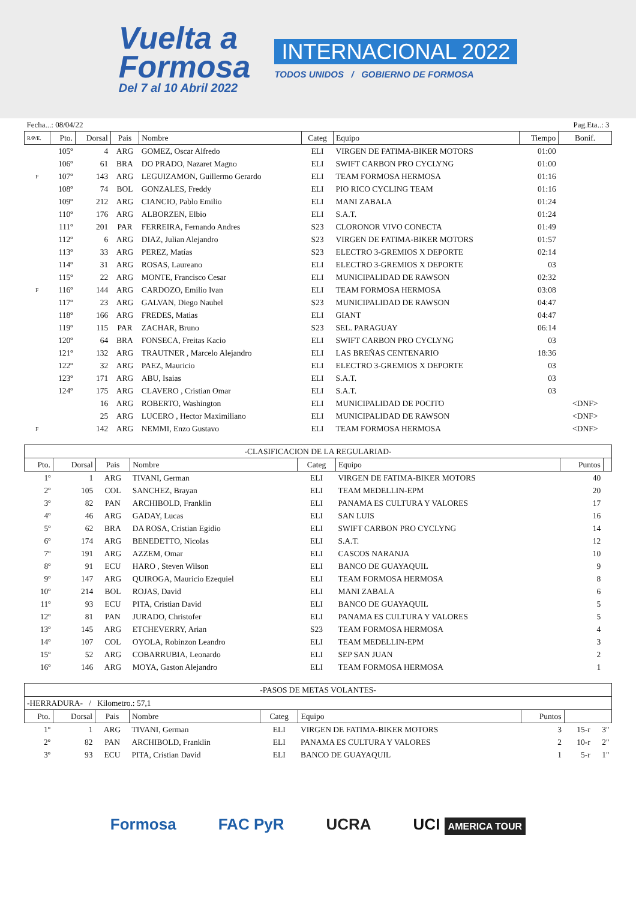Vuelta a
Formosa
Del 7 al 10 Abril 2022
INTERNACIONAL 2022
TODOS UNIDOS / GOBIERNO DE FORMOSA
| Fecha...: 08/04/22 | | | | | | | | Pag.Eta..: 3 |
| R/P/E. | Pto. | Dorsal | Pais | Nombre | Categ | Equipo | Tiempo | Bonif. |
| | 105º | 4 | ARG | GOMEZ, Oscar Alfredo | ELI | VIRGEN DE FATIMA-BIKER MOTORS | 01:00 | |
| | 106º | 61 | BRA | DO PRADO, Nazaret Magno | ELI | SWIFT CARBON PRO CYCLYNG | 01:00 | |
| F | 107º | 143 | ARG | LEGUIZAMON, Guillermo Gerardo | ELI | TEAM FORMOSA HERMOSA | 01:16 | |
| | 108º | 74 | BOL | GONZALES, Freddy | ELI | PIO RICO CYCLING TEAM | 01:16 | |
| | 109º | 212 | ARG | CIANCIO, Pablo Emilio | ELI | MANI ZABALA | 01:24 | |
| | 110º | 176 | ARG | ALBORZEN, Elbio | ELI | S.A.T. | 01:24 | |
| | 111º | 201 | PAR | FERREIRA, Fernando Andres | S23 | CLORONOR VIVO CONECTA | 01:49 | |
| | 112º | 6 | ARG | DIAZ, Julian Alejandro | S23 | VIRGEN DE FATIMA-BIKER MOTORS | 01:57 | |
| | 113º | 33 | ARG | PEREZ, Matías | S23 | ELECTRO 3-GREMIOS X DEPORTE | 02:14 | |
| | 114º | 31 | ARG | ROSAS, Laureano | ELI | ELECTRO 3-GREMIOS X DEPORTE | 03 | |
| | 115º | 22 | ARG | MONTE, Francisco Cesar | ELI | MUNICIPALIDAD DE RAWSON | 02:32 | |
| F | 116º | 144 | ARG | CARDOZO, Emilio Ivan | ELI | TEAM FORMOSA HERMOSA | 03:08 | |
| | 117º | 23 | ARG | GALVAN, Diego Nauhel | S23 | MUNICIPALIDAD DE RAWSON | 04:47 | |
| | 118º | 166 | ARG | FREDES, Matias | ELI | GIANT | 04:47 | |
| | 119º | 115 | PAR | ZACHAR, Bruno | S23 | SEL. PARAGUAY | 06:14 | |
| | 120º | 64 | BRA | FONSECA, Freitas Kacio | ELI | SWIFT CARBON PRO CYCLYNG | 03 | |
| | 121º | 132 | ARG | TRAUTNER , Marcelo Alejandro | ELI | LAS BREÑAS CENTENARIO | 18:36 | |
| | 122º | 32 | ARG | PAEZ, Mauricio | ELI | ELECTRO 3-GREMIOS X DEPORTE | 03 | |
| | 123º | 171 | ARG | ABU, Isaias | ELI | S.A.T. | 03 | |
| | 124º | 175 | ARG | CLAVERO , Cristian Omar | ELI | S.A.T. | 03 | |
| | | 16 | ARG | ROBERTO, Washington | ELI | MUNICIPALIDAD DE POCITO | | <DNF> |
| | | 25 | ARG | LUCERO , Hector Maximiliano | ELI | MUNICIPALIDAD DE RAWSON | | <DNF> |
| F | | 142 | ARG | NEMMI, Enzo Gustavo | ELI | TEAM FORMOSA HERMOSA | | <DNF> |
| -CLASIFICACION DE LA REGULARIAD- | | | | | | | |
| Pto. | Dorsal | Pais | Nombre | Categ | Equipo | Puntos | |
| 1º | 1 | ARG | TIVANI, German | ELI | VIRGEN DE FATIMA-BIKER MOTORS | 40 | |
| 2º | 105 | COL | SANCHEZ, Brayan | ELI | TEAM MEDELLIN-EPM | 20 | |
| 3º | 82 | PAN | ARCHIBOLD, Franklin | ELI | PANAMA ES CULTURA Y VALORES | 17 | |
| 4º | 46 | ARG | GADAY, Lucas | ELI | SAN LUIS | 16 | |
| 5º | 62 | BRA | DA ROSA, Cristian Egidio | ELI | SWIFT CARBON PRO CYCLYNG | 14 | |
| 6º | 174 | ARG | BENEDETTO, Nicolas | ELI | S.A.T. | 12 | |
| 7º | 191 | ARG | AZZEM, Omar | ELI | CASCOS NARANJA | 10 | |
| 8º | 91 | ECU | HARO , Steven Wilson | ELI | BANCO DE GUAYAQUIL | 9 | |
| 9º | 147 | ARG | QUIROGA, Mauricio Ezequiel | ELI | TEAM FORMOSA HERMOSA | 8 | |
| 10º | 214 | BOL | ROJAS, David | ELI | MANI ZABALA | 6 | |
| 11º | 93 | ECU | PITA, Cristian David | ELI | BANCO DE GUAYAQUIL | 5 | |
| 12º | 81 | PAN | JURADO, Christofer | ELI | PANAMA ES CULTURA Y VALORES | 5 | |
| 13º | 145 | ARG | ETCHEVERRY, Arian | S23 | TEAM FORMOSA HERMOSA | 4 | |
| 14º | 107 | COL | OYOLA, Robinzon Leandro | ELI | TEAM MEDELLIN-EPM | 3 | |
| 15º | 52 | ARG | COBARRUBIA, Leonardo | ELI | SEP SAN JUAN | 2 | |
| 16º | 146 | ARG | MOYA, Gaston Alejandro | ELI | TEAM FORMOSA HERMOSA | 1 | |
| -PASOS DE METAS VOLANTES- | | | | | | | | |
| -HERRADURA- / Kilometro.: 57,1 | | | | | | | | |
| Pto. | Dorsal | Pais | Nombre | Categ | Equipo | Puntos | | |
| 1º | 1 | ARG | TIVANI, German | ELI | VIRGEN DE FATIMA-BIKER MOTORS | 3 | 15-r | 3" |
| 2º | 82 | PAN | ARCHIBOLD, Franklin | ELI | PANAMA ES CULTURA Y VALORES | 2 | 10-r | 2" |
| 3º | 93 | ECU | PITA, Cristian David | ELI | BANCO DE GUAYAQUIL | 1 | 5-r | 1" |
Formosa FAC PyR UCRA UCI AMERICA TOUR